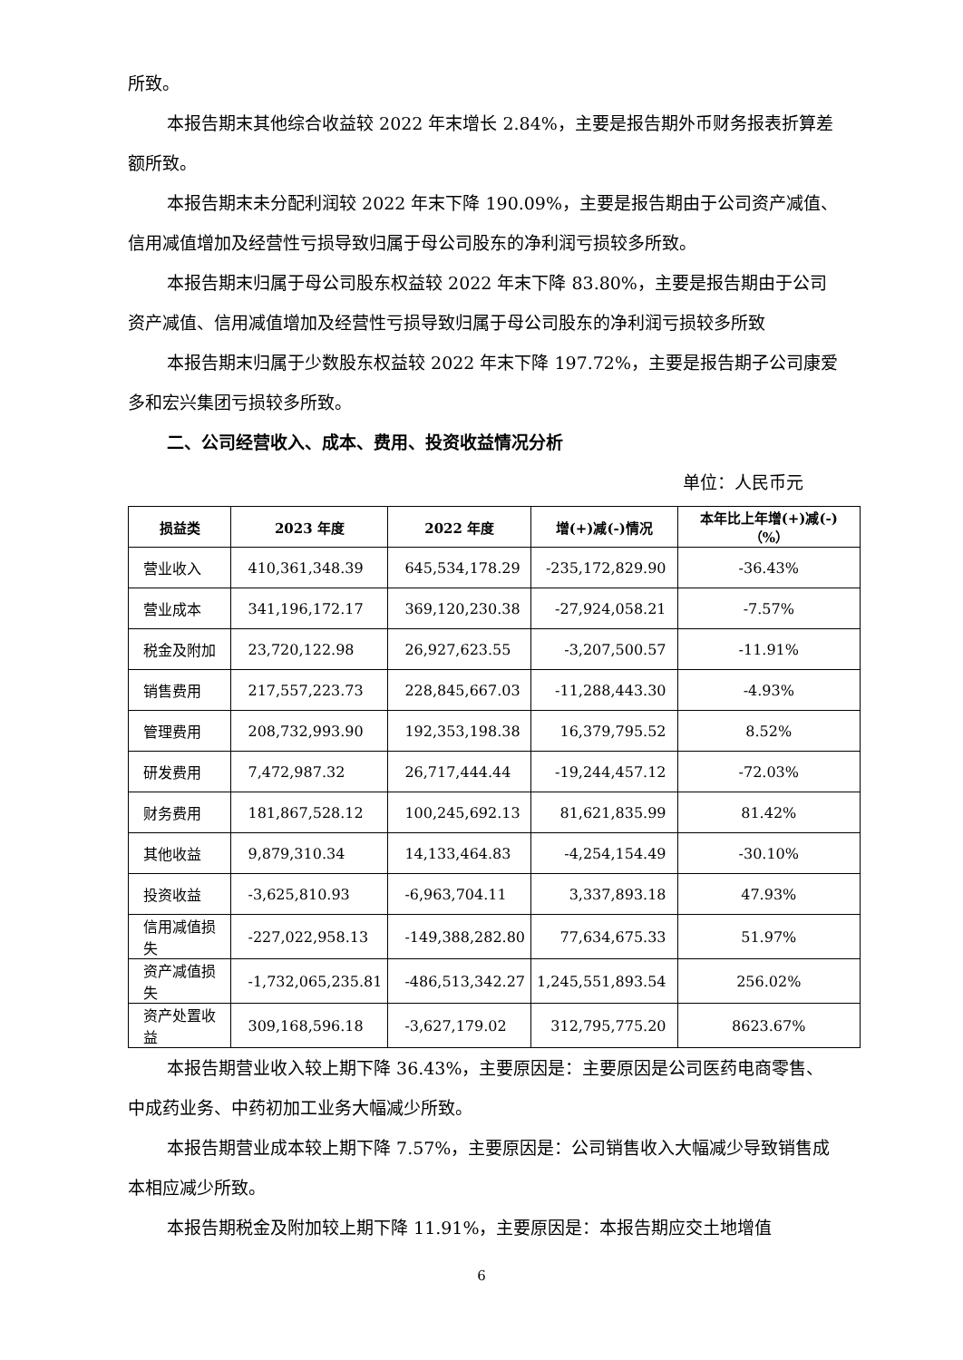所致。
本报告期末其他综合收益较 2022 年末增长 2.84%，主要是报告期外币财务报表折算差额所致。
本报告期末未分配利润较 2022 年末下降 190.09%，主要是报告期由于公司资产减值、信用减值增加及经营性亏损导致归属于母公司股东的净利润亏损较多所致。
本报告期末归属于母公司股东权益较 2022 年末下降 83.80%，主要是报告期由于公司资产减值、信用减值增加及经营性亏损导致归属于母公司股东的净利润亏损较多所致
本报告期末归属于少数股东权益较 2022 年末下降 197.72%，主要是报告期子公司康爱多和宏兴集团亏损较多所致。
二、公司经营收入、成本、费用、投资收益情况分析
单位：人民币元
| 损益类 | 2023 年度 | 2022 年度 | 增(+)减(-)情况 | 本年比上年增(+)减(-)（%） |
| --- | --- | --- | --- | --- |
| 营业收入 | 410,361,348.39 | 645,534,178.29 | -235,172,829.90 | -36.43% |
| 营业成本 | 341,196,172.17 | 369,120,230.38 | -27,924,058.21 | -7.57% |
| 税金及附加 | 23,720,122.98 | 26,927,623.55 | -3,207,500.57 | -11.91% |
| 销售费用 | 217,557,223.73 | 228,845,667.03 | -11,288,443.30 | -4.93% |
| 管理费用 | 208,732,993.90 | 192,353,198.38 | 16,379,795.52 | 8.52% |
| 研发费用 | 7,472,987.32 | 26,717,444.44 | -19,244,457.12 | -72.03% |
| 财务费用 | 181,867,528.12 | 100,245,692.13 | 81,621,835.99 | 81.42% |
| 其他收益 | 9,879,310.34 | 14,133,464.83 | -4,254,154.49 | -30.10% |
| 投资收益 | -3,625,810.93 | -6,963,704.11 | 3,337,893.18 | 47.93% |
| 信用减值损失 | -227,022,958.13 | -149,388,282.80 | 77,634,675.33 | 51.97% |
| 资产减值损失 | -1,732,065,235.81 | -486,513,342.27 | 1,245,551,893.54 | 256.02% |
| 资产处置收益 | 309,168,596.18 | -3,627,179.02 | 312,795,775.20 | 8623.67% |
本报告期营业收入较上期下降 36.43%，主要原因是：主要原因是公司医药电商零售、中成药业务、中药初加工业务大幅减少所致。
本报告期营业成本较上期下降 7.57%，主要原因是：公司销售收入大幅减少导致销售成本相应减少所致。
本报告期税金及附加较上期下降 11.91%，主要原因是：本报告期应交土地增值
6